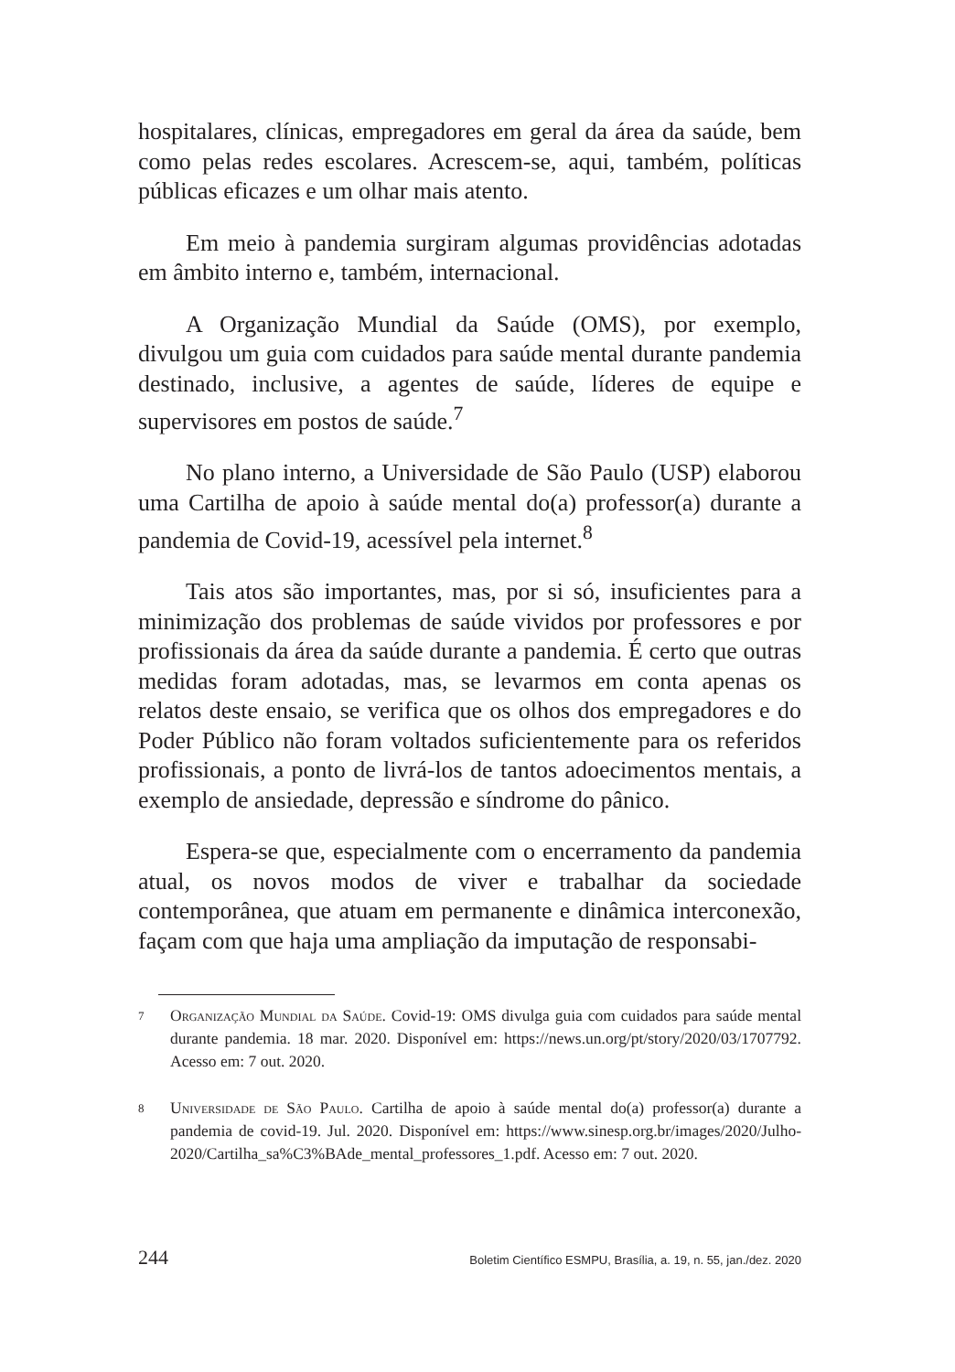hospitalares, clínicas, empregadores em geral da área da saúde, bem como pelas redes escolares. Acrescem-se, aqui, também, políticas públicas eficazes e um olhar mais atento.
Em meio à pandemia surgiram algumas providências adotadas em âmbito interno e, também, internacional.
A Organização Mundial da Saúde (OMS), por exemplo, divulgou um guia com cuidados para saúde mental durante pandemia destinado, inclusive, a agentes de saúde, líderes de equipe e supervisores em postos de saúde.<sup>7</sup>
No plano interno, a Universidade de São Paulo (USP) elaborou uma Cartilha de apoio à saúde mental do(a) professor(a) durante a pandemia de Covid-19, acessível pela internet.<sup>8</sup>
Tais atos são importantes, mas, por si só, insuficientes para a minimização dos problemas de saúde vividos por professores e por profissionais da área da saúde durante a pandemia. É certo que outras medidas foram adotadas, mas, se levarmos em conta apenas os relatos deste ensaio, se verifica que os olhos dos empregadores e do Poder Público não foram voltados suficientemente para os referidos profissionais, a ponto de livrá-los de tantos adoecimentos mentais, a exemplo de ansiedade, depressão e síndrome do pânico.
Espera-se que, especialmente com o encerramento da pandemia atual, os novos modos de viver e trabalhar da sociedade contemporânea, que atuam em permanente e dinâmica interconexão, façam com que haja uma ampliação da imputação de responsabi-
7 Organização Mundial da Saúde. Covid-19: OMS divulga guia com cuidados para saúde mental durante pandemia. 18 mar. 2020. Disponível em: https://news.un.org/pt/story/2020/03/1707792. Acesso em: 7 out. 2020.
8 Universidade de São Paulo. Cartilha de apoio à saúde mental do(a) professor(a) durante a pandemia de covid-19. Jul. 2020. Disponível em: https://www.sinesp.org.br/images/2020/Julho-2020/Cartilha_sa%C3%BAde_mental_professores_1.pdf. Acesso em: 7 out. 2020.
244 Boletim Científico ESMPU, Brasília, a. 19, n. 55, jan./dez. 2020